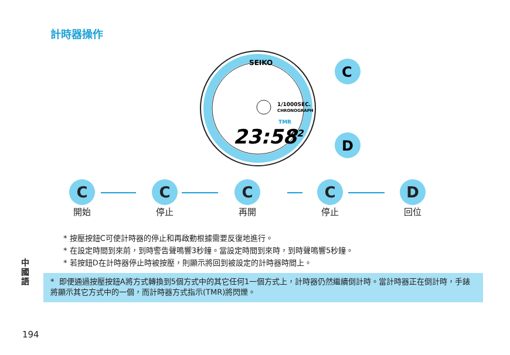計時器操作
SEIKO
1/1000SEC.
CHRONOGRAPH
TMR
23:58
42
C
D
C
開始
C
停止
C
再開
C
停止
D
回位
* 按壓按鈕C可使計時器的停止和再啟動根據需要反復地進行。
* 在設定時間到來前，到時警告聲鳴響3秒鐘。當設定時間到來時，到時聲鳴響5秒鐘。
* 若按鈕D在計時器停止時被按壓，則顯示將回到被設定的計時器時間上。
中國語
* 即便通過按壓按鈕A將方式轉換到5個方式中的其它任何1一個方式上，計時器仍然繼續倒計時。當計時器正在倒計時，手錶將顯示其它方式中的一個，而計時器方式指示(TMR)將閃爍。
194